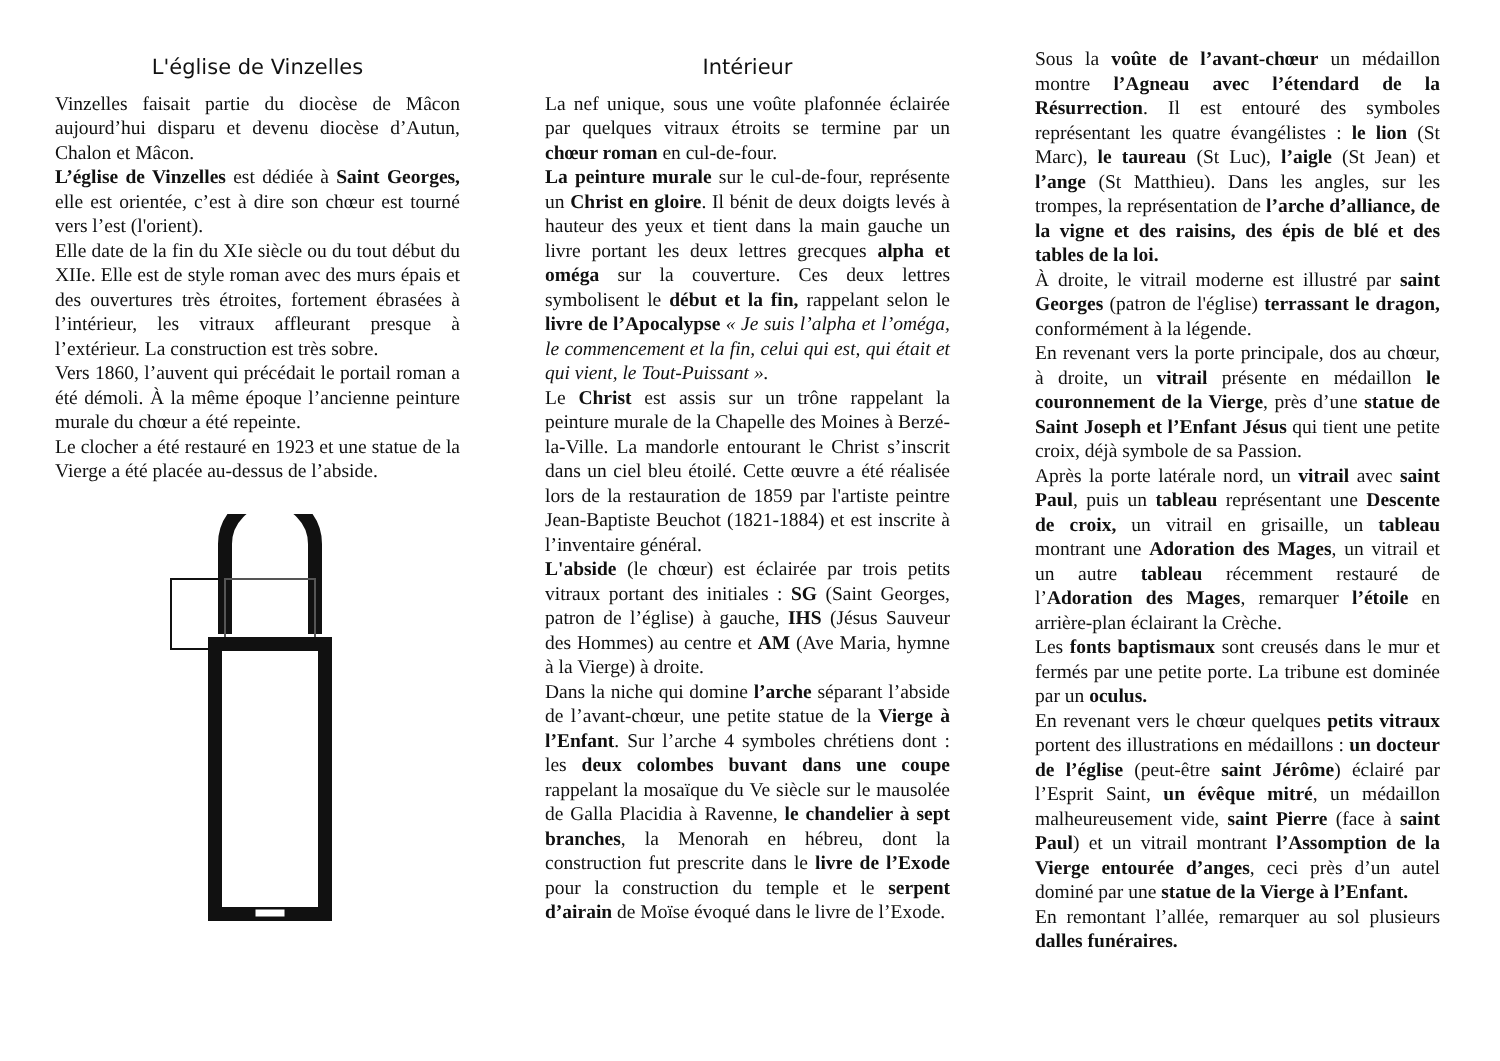L'église de Vinzelles
Vinzelles faisait partie du diocèse de Mâcon aujourd’hui disparu et devenu diocèse d’Autun, Chalon et Mâcon.
L’église de Vinzelles est dédiée à Saint Georges, elle est orientée, c’est à dire son chœur est tourné vers l’est (l'orient).
Elle date de la fin du XIe siècle ou du tout début du XIIe. Elle est de style roman avec des murs épais et des ouvertures très étroites, fortement ébrasées à l’intérieur, les vitraux affleurant presque à l’extérieur. La construction est très sobre.
Vers 1860, l’auvent qui précédait le portail roman a été démoli. À la même époque l’ancienne peinture murale du chœur a été repeinte.
Le clocher a été restauré en 1923 et une statue de la Vierge a été placée au-dessus de l’abside.
Intérieur
La nef unique, sous une voûte plafonnée éclairée par quelques vitraux étroits se termine par un chœur roman en cul-de-four.
La peinture murale sur le cul-de-four, représente un Christ en gloire. Il bénit de deux doigts levés à hauteur des yeux et tient dans la main gauche un livre portant les deux lettres grecques alpha et oméga sur la couverture. Ces deux lettres symbolisent le début et la fin, rappelant selon le livre de l’Apocalypse « Je suis l’alpha et l’oméga, le commencement et la fin, celui qui est, qui était et qui vient, le Tout-Puissant ».
Le Christ est assis sur un trône rappelant la peinture murale de la Chapelle des Moines à Berzé-la-Ville. La mandorle entourant le Christ s’inscrit dans un ciel bleu étoilé. Cette œuvre a été réalisée lors de la restauration de 1859 par l'artiste peintre Jean-Baptiste Beuchot (1821-1884) et est inscrite à l’inventaire général.
L'abside (le chœur) est éclairée par trois petits vitraux portant des initiales : SG (Saint Georges, patron de l’église) à gauche, IHS (Jésus Sauveur des Hommes) au centre et AM (Ave Maria, hymne à la Vierge) à droite.
Dans la niche qui domine l’arche séparant l’abside de l’avant-chœur, une petite statue de la Vierge à l’Enfant. Sur l’arche 4 symboles chrétiens dont : les deux colombes buvant dans une coupe rappelant la mosaïque du Ve siècle sur le mausolée de Galla Placidia à Ravenne, le chandelier à sept branches, la Menorah en hébreu, dont la construction fut prescrite dans le livre de l’Exode pour la construction du temple et le serpent d’airain de Moïse évoqué dans le livre de l’Exode.
Sous la voûte de l’avant-chœur un médaillon montre l’Agneau avec l’étendard de la Résurrection. Il est entouré des symboles représentant les quatre évangélistes : le lion (St Marc), le taureau (St Luc), l’aigle (St Jean) et l’ange (St Matthieu). Dans les angles, sur les trompes, la représentation de l’arche d’alliance, de la vigne et des raisins, des épis de blé et des tables de la loi.
À droite, le vitrail moderne est illustré par saint Georges (patron de l'église) terrassant le dragon, conformément à la légende.
En revenant vers la porte principale, dos au chœur, à droite, un vitrail présente en médaillon le couronnement de la Vierge, près d’une statue de Saint Joseph et l’Enfant Jésus qui tient une petite croix, déjà symbole de sa Passion.
Après la porte latérale nord, un vitrail avec saint Paul, puis un tableau représentant une Descente de croix, un vitrail en grisaille, un tableau montrant une Adoration des Mages, un vitrail et un autre tableau récemment restauré de l’Adoration des Mages, remarquer l’étoile en arrière-plan éclairant la Crèche.
Les fonts baptismaux sont creusés dans le mur et fermés par une petite porte. La tribune est dominée par un oculus.
En revenant vers le chœur quelques petits vitraux portent des illustrations en médaillons : un docteur de l’église (peut-être saint Jérôme) éclairé par l’Esprit Saint, un évêque mitré, un médaillon malheureusement vide, saint Pierre (face à saint Paul) et un vitrail montrant l’Assomption de la Vierge entourée d’anges, ceci près d’un autel dominé par une statue de la Vierge à l’Enfant.
En remontant l’allée, remarquer au sol plusieurs dalles funéraires.